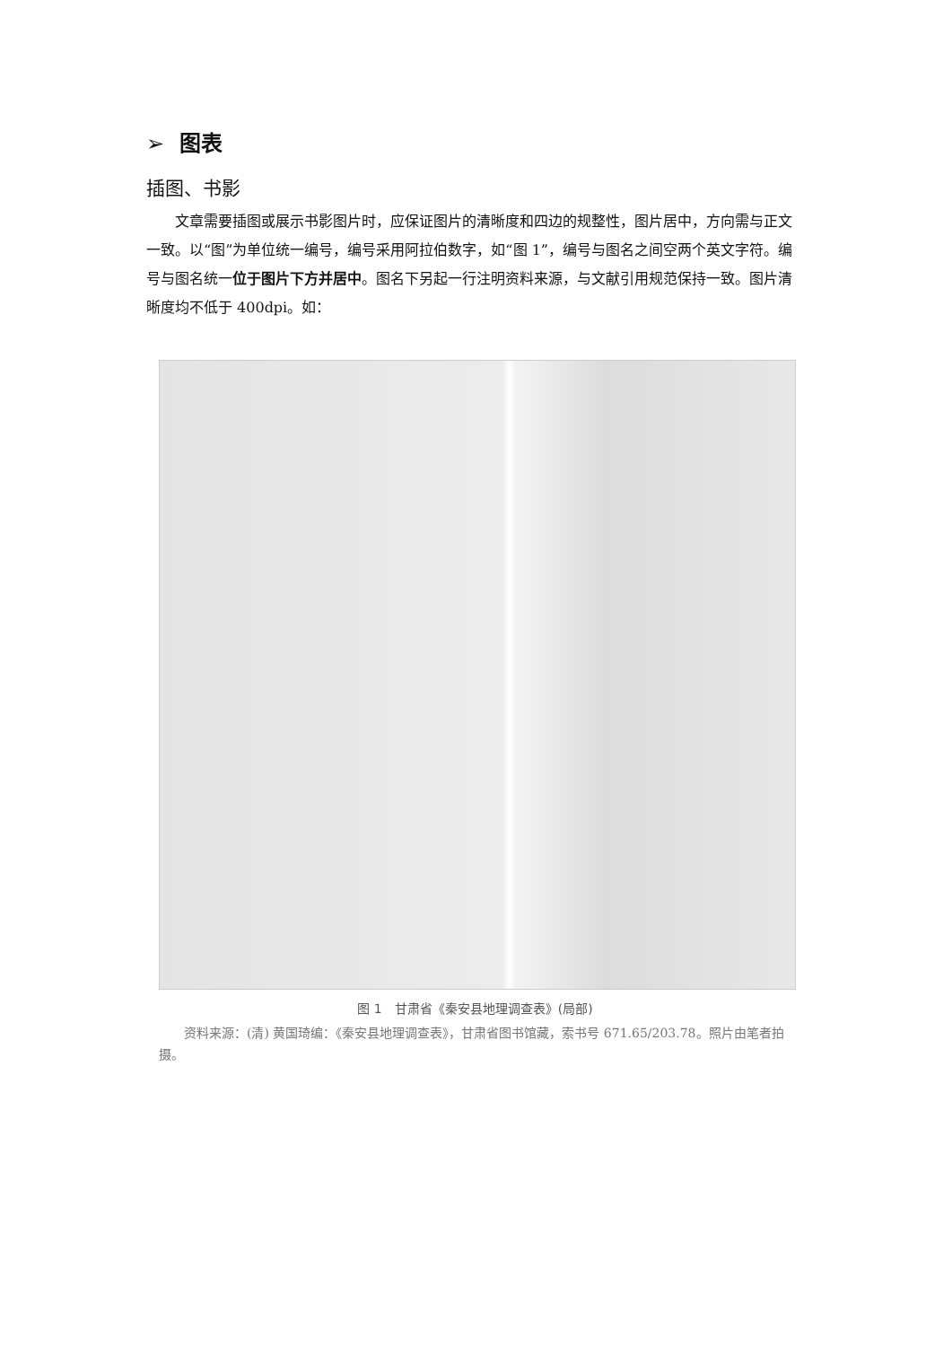➢ 图表
插图、书影
文章需要插图或展示书影图片时，应保证图片的清晰度和四边的规整性，图片居中，方向需与正文一致。以“图”为单位统一编号，编号采用阿拉伯数字，如“图 1”，编号与图名之间空两个英文字符。编号与图名统一位于图片下方并居中。图名下另起一行注明资料来源，与文献引用规范保持一致。图片清晰度均不低于 400dpi。如：
图 1　甘肃省《秦安县地理调查表》(局部)
资料来源：(清) 黄国琦编：《秦安县地理调查表》，甘肃省图书馆藏，索书号 671.65/203.78。照片由笔者拍摄。